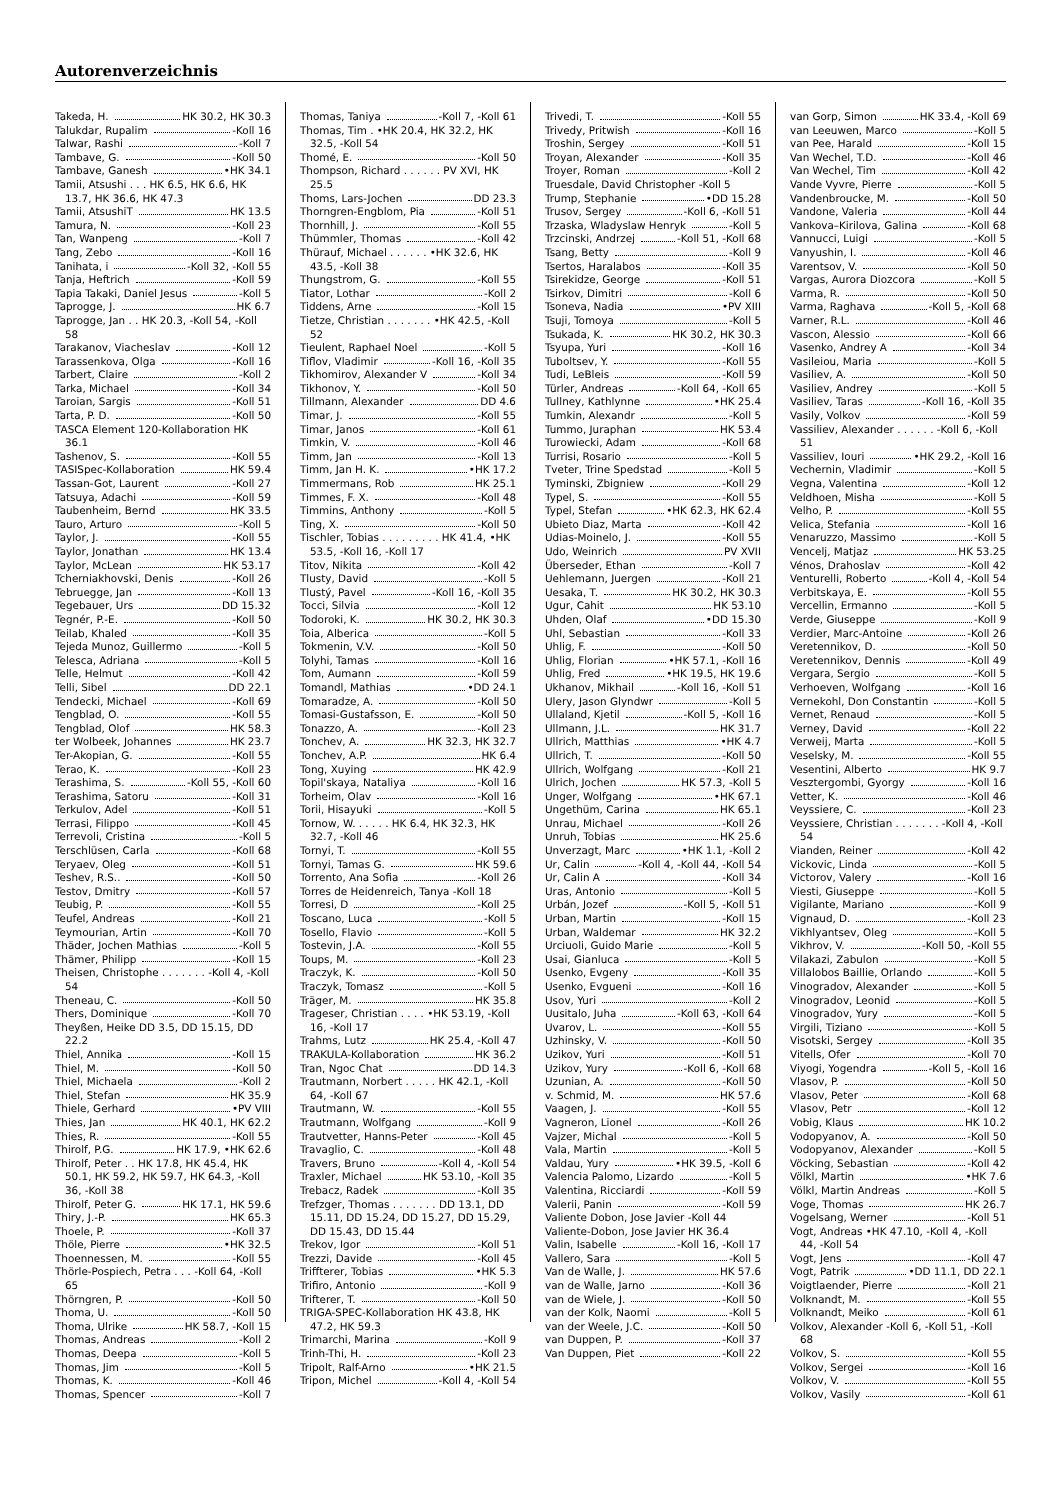Autorenverzeichnis
Takeda, H. HK 30.2, HK 30.3
Talukdar, Rupalim -Koll 16
Talwar, Rashi -Koll 7
Tambave, G. -Koll 50
Tambave, Ganesh •HK 34.1
Tamii, Atsushi . . . HK 6.5, HK 6.6, HK 13.7, HK 36.6, HK 47.3
Tamii, AtsushiT HK 13.5
Tamura, N. -Koll 23
Tan, Wanpeng -Koll 7
Tang, Zebo -Koll 16
Tanihata, i -Koll 32, -Koll 55
Tanja, Heftrich -Koll 59
Tapia Takaki, Daniel Jesus -Koll 5
Taprogge, J. HK 6.7
Taprogge, Jan . . HK 20.3, -Koll 54, -Koll 58
Tarakanov, Viacheslav -Koll 12
Tarassenkova, Olga -Koll 16
Tarbert, Claire -Koll 2
Tarka, Michael -Koll 34
Taroian, Sargis -Koll 51
Tarta, P. D. -Koll 50
TASCA Element 120-Kollaboration HK 36.1
Tashenov, S. -Koll 55
TASISpec-Kollaboration HK 59.4
Tassan-Got, Laurent -Koll 27
Tatsuya, Adachi -Koll 59
Taubenheim, Bernd HK 33.5
Tauro, Arturo -Koll 5
Taylor, J. -Koll 55
Taylor, Jonathan HK 13.4
Taylor, McLean HK 53.17
Tcherniakhovski, Denis -Koll 26
Tebruegge, Jan -Koll 13
Tegebauer, Urs DD 15.32
Tegnér, P.-E. -Koll 50
Teilab, Khaled -Koll 35
Tejeda Munoz, Guillermo -Koll 5
Telesca, Adriana -Koll 5
Telle, Helmut -Koll 42
Telli, Sibel DD 22.1
Tendecki, Michael -Koll 69
Tengblad, O. -Koll 55
Tengblad, Olof HK 58.3
ter Wolbeek, Johannes HK 23.7
Ter-Akopian, G. -Koll 55
Terao, K. -Koll 23
Terashima, S. -Koll 55, -Koll 60
Terashima, Satoru -Koll 31
Terkulov, Adel -Koll 51
Terrasi, Filippo -Koll 45
Terrevoli, Cristina -Koll 5
Terschlüsen, Carla -Koll 68
Teryaev, Oleg -Koll 51
Teshev, R.S.. -Koll 50
Testov, Dmitry -Koll 57
Teubig, P. -Koll 55
Teufel, Andreas -Koll 21
Teymourian, Artin -Koll 70
Thäder, Jochen Mathias -Koll 5
Thämer, Philipp -Koll 15
Theisen, Christophe . . . . . . . -Koll 4, -Koll 54
Theneau, C. -Koll 50
Thers, Dominique -Koll 70
Theyßen, Heike DD 3.5, DD 15.15, DD 22.2
Thiel, Annika -Koll 15
Thiel, M. -Koll 50
Thiel, Michaela -Koll 2
Thiel, Stefan HK 35.9
Thiele, Gerhard •PV VIII
Thies, Jan HK 40.1, HK 62.2
Thies, R. -Koll 55
Thirolf, P.G. HK 17.9, •HK 62.6
Thirolf, Peter . . HK 17.8, HK 45.4, HK 50.1, HK 59.2, HK 59.7, HK 64.3, -Koll 36, -Koll 38
Thirolf, Peter G. HK 17.1, HK 59.6
Thiry, J.-P. HK 65.3
Thoele, P. -Koll 37
Thöle, Pierre •HK 32.5
Thoennessen, M. -Koll 55
Thörle-Pospiech, Petra . . . -Koll 64, -Koll 65
Thörngren, P. -Koll 50
Thoma, U. -Koll 50
Thoma, Ulrike HK 58.7, -Koll 15
Thomas, Andreas -Koll 2
Thomas, Deepa -Koll 5
Thomas, Jim -Koll 5
Thomas, K. -Koll 46
Thomas, Spencer -Koll 7
Thomas, Taniya -Koll 7, -Koll 61
Thomas, Tim . •HK 20.4, HK 32.2, HK 32.5, -Koll 54
Thomé, E. -Koll 50
Thompson, Richard . . . . . . PV XVI, HK 25.5
Thoms, Lars-Jochen DD 23.3
Thorngren-Engblom, Pia -Koll 51
Thornhill, J. -Koll 55
Thümmler, Thomas -Koll 42
Thürauf, Michael . . . . . . •HK 32.6, HK 43.5, -Koll 38
Thungstrom, G. -Koll 55
Tiator, Lothar -Koll 2
Tiddens, Arne -Koll 15
Tietze, Christian . . . . . . . •HK 42.5, -Koll 52
Tieulent, Raphael Noel -Koll 5
Tiflov, Vladimir -Koll 16, -Koll 35
Tikhomirov, Alexander V -Koll 34
Tikhonov, Y. -Koll 50
Tillmann, Alexander DD 4.6
Timar, J. -Koll 55
Timar, Janos -Koll 61
Timkin, V. -Koll 46
Timm, Jan -Koll 13
Timm, Jan H. K. •HK 17.2
Timmermans, Rob HK 25.1
Timmes, F. X. -Koll 48
Timmins, Anthony -Koll 5
Ting, X. -Koll 50
Tischler, Tobias . . . . . . . . . HK 41.4, •HK 53.5, -Koll 16, -Koll 17
Titov, Nikita -Koll 42
Tlusty, David -Koll 5
Tlustý, Pavel -Koll 16, -Koll 35
Tocci, Silvia -Koll 12
Todoroki, K. HK 30.2, HK 30.3
Toia, Alberica -Koll 5
Tokmenin, V.V. -Koll 50
Tolyhi, Tamas -Koll 16
Tom, Aumann -Koll 59
Tomandl, Mathias •DD 24.1
Tomaradze, A. -Koll 50
Tomasi-Gustafsson, E. -Koll 50
Tonazzo, A. -Koll 23
Tonchev, A. HK 32.3, HK 32.7
Tonchev, A.P. HK 6.4
Tong, Xuying HK 42.9
Topil'skaya, Nataliya -Koll 16
Torheim, Olav -Koll 16
Torii, Hisayuki -Koll 5
Tornow, W. . . . . . HK 6.4, HK 32.3, HK 32.7, -Koll 46
Tornyi, T. -Koll 55
Tornyi, Tamas G. HK 59.6
Torrento, Ana Sofia -Koll 26
Torres de Heidenreich, Tanya -Koll 18
Torresi, D -Koll 25
Toscano, Luca -Koll 5
Tosello, Flavio -Koll 5
Tostevin, J.A. -Koll 55
Toups, M. -Koll 23
Traczyk, K. -Koll 50
Traczyk, Tomasz -Koll 5
Träger, M. HK 35.8
Trageser, Christian . . . . •HK 53.19, -Koll 16, -Koll 17
Trahms, Lutz HK 25.4, -Koll 47
TRAKULA-Kollaboration HK 36.2
Tran, Ngoc Chat DD 14.3
Trautmann, Norbert . . . . . HK 42.1, -Koll 64, -Koll 67
Trautmann, W. -Koll 55
Trautmann, Wolfgang -Koll 9
Trautvetter, Hanns-Peter -Koll 45
Travaglio, C. -Koll 48
Travers, Bruno -Koll 4, -Koll 54
Traxler, Michael HK 53.10, -Koll 35
Trebacz, Radek -Koll 35
Trefzger, Thomas . . . . . . . DD 13.1, DD 15.11, DD 15.24, DD 15.27, DD 15.29, DD 15.43, DD 15.44
Trekov, Igor -Koll 51
Trezzi, Davide -Koll 45
Triffterer, Tobias •HK 5.3
Trifiro, Antonio -Koll 9
Trifterer, T. -Koll 50
TRIGA-SPEC-Kollaboration HK 43.8, HK 47.2, HK 59.3
Trimarchi, Marina -Koll 9
Trinh-Thi, H. -Koll 23
Tripolt, Ralf-Arno •HK 21.5
Tripon, Michel -Koll 4, -Koll 54
Trivedi, T. -Koll 55
Trivedy, Pritwish -Koll 16
Troshin, Sergey -Koll 51
Troyan, Alexander -Koll 35
Troyer, Roman -Koll 2
Truesdale, David Christopher -Koll 5
Trump, Stephanie •DD 15.28
Trusov, Sergey -Koll 6, -Koll 51
Trzaska, Wladyslaw Henryk -Koll 5
Trzcinski, Andrzej -Koll 51, -Koll 68
Tsang, Betty -Koll 9
Tsertos, Haralabos -Koll 35
Tsirekidze, George -Koll 51
Tsirkov, Dimitri -Koll 6
Tsoneva, Nadia •PV XIII
Tsuji, Tomoya -Koll 5
Tsukada, K. HK 30.2, HK 30.3
Tsyupa, Yuri -Koll 16
Tuboltsev, Y. -Koll 55
Tudi, LeBleis -Koll 59
Türler, Andreas -Koll 64, -Koll 65
Tullney, Kathlynne •HK 25.4
Tumkin, Alexandr -Koll 5
Tummo, Juraphan HK 53.4
Turowiecki, Adam -Koll 68
Turrisi, Rosario -Koll 5
Tveter, Trine Spedstad -Koll 5
Tyminski, Zbigniew -Koll 29
Typel, S. -Koll 55
Typel, Stefan •HK 62.3, HK 62.4
Ubieto Diaz, Marta -Koll 42
Udias-Moinelo, J. -Koll 55
Udo, Weinrich PV XVII
Überseder, Ethan -Koll 7
Uehlemann, Juergen -Koll 21
Uesaka, T. HK 30.2, HK 30.3
Ugur, Cahit HK 53.10
Uhden, Olaf •DD 15.30
Uhl, Sebastian -Koll 33
Uhlig, F. -Koll 50
Uhlig, Florian •HK 57.1, -Koll 16
Uhlig, Fred •HK 19.5, HK 19.6
Ukhanov, Mikhail -Koll 16, -Koll 51
Ulery, Jason Glyndwr -Koll 5
Ullaland, Kjetil -Koll 5, -Koll 16
Ullmann, J.L. HK 31.7
Ullrich, Matthias •HK 4.7
Ullrich, T. -Koll 50
Ullrich, Wolfgang -Koll 21
Ulrich, Jochen HK 57.3, -Koll 5
Unger, Wolfgang •HK 67.1
Ungethüm, Carina HK 65.1
Unrau, Michael -Koll 26
Unruh, Tobias HK 25.6
Unverzagt, Marc •HK 1.1, -Koll 2
Ur, Calin -Koll 4, -Koll 44, -Koll 54
Ur, Calin A -Koll 34
Uras, Antonio -Koll 5
Urbán, Jozef -Koll 5, -Koll 51
Urban, Martin -Koll 15
Urban, Waldemar HK 32.2
Urciuoli, Guido Marie -Koll 5
Usai, Gianluca -Koll 5
Usenko, Evgeny -Koll 35
Usenko, Evgueni -Koll 16
Usov, Yuri -Koll 2
Uusitalo, Juha -Koll 63, -Koll 64
Uvarov, L. -Koll 55
Uzhinsky, V. -Koll 50
Uzikov, Yuri -Koll 51
Uzikov, Yury -Koll 6, -Koll 68
Uzunian, A. -Koll 50
v. Schmid, M. HK 57.6
Vaagen, J. -Koll 55
Vagneron, Lionel -Koll 26
Vajzer, Michal -Koll 5
Vala, Martin -Koll 5
Valdau, Yury •HK 39.5, -Koll 6
Valencia Palomo, Lizardo -Koll 5
Valentina, Ricciardi -Koll 59
Valerii, Panin -Koll 59
Valiente Dobon, Jose Javier -Koll 44
Valiente-Dobon, Jose Javier HK 36.4
Valin, Isabelle -Koll 16, -Koll 17
Vallero, Sara -Koll 5
Van de Walle, J. HK 57.6
van de Walle, Jarno -Koll 36
van de Wiele, J. -Koll 50
van der Kolk, Naomi -Koll 5
van der Weele, J.C. -Koll 50
van Duppen, P. -Koll 37
Van Duppen, Piet -Koll 22
van Gorp, Simon HK 33.4, -Koll 69
van Leeuwen, Marco -Koll 5
van Pee, Harald -Koll 15
Van Wechel, T.D. -Koll 46
Van Wechel, Tim -Koll 42
Vande Vyvre, Pierre -Koll 5
Vandenbroucke, M. -Koll 50
Vandone, Valeria -Koll 44
Vankova–Kirilova, Galina -Koll 68
Vannucci, Luigi -Koll 5
Vanyushin, I. -Koll 46
Varentsov, V. -Koll 50
Vargas, Aurora Diozcora -Koll 5
Varma, R. -Koll 50
Varma, Raghava -Koll 5, -Koll 68
Varner, R.L. -Koll 46
Vascon, Alessio -Koll 66
Vasenko, Andrey A -Koll 34
Vasileiou, Maria -Koll 5
Vasiliev, A. -Koll 50
Vasiliev, Andrey -Koll 5
Vasiliev, Taras -Koll 16, -Koll 35
Vasily, Volkov -Koll 59
Vassiliev, Alexander . . . . . . -Koll 6, -Koll 51
Vassiliev, Iouri •HK 29.2, -Koll 16
Vechernin, Vladimir -Koll 5
Vegna, Valentina -Koll 12
Veldhoen, Misha -Koll 5
Velho, P. -Koll 55
Velica, Stefania -Koll 16
Venaruzzo, Massimo -Koll 5
Vencelj, Matjaz HK 53.25
Vénos, Drahoslav -Koll 42
Venturelli, Roberto -Koll 4, -Koll 54
Verbitskaya, E. -Koll 55
Vercellin, Ermanno -Koll 5
Verde, Giuseppe -Koll 9
Verdier, Marc-Antoine -Koll 26
Veretennikov, D. -Koll 50
Veretennikov, Dennis -Koll 49
Vergara, Sergio -Koll 5
Verhoeven, Wolfgang -Koll 16
Vernekohl, Don Constantin -Koll 5
Vernet, Renaud -Koll 5
Verney, David -Koll 22
Verweij, Marta -Koll 5
Veselsky, M. -Koll 55
Vesentini, Alberto HK 9.7
Vesztergombi, Gyorgy -Koll 16
Vetter, K. -Koll 46
Veyssiere, C. -Koll 23
Veyssiere, Christian . . . . . . . -Koll 4, -Koll 54
Vianden, Reiner -Koll 42
Vickovic, Linda -Koll 5
Victorov, Valery -Koll 16
Viesti, Giuseppe -Koll 5
Vigilante, Mariano -Koll 9
Vignaud, D. -Koll 23
Vikhlyantsev, Oleg -Koll 5
Vikhrov, V. -Koll 50, -Koll 55
Vilakazi, Zabulon -Koll 5
Villalobos Baillie, Orlando -Koll 5
Vinogradov, Alexander -Koll 5
Vinogradov, Leonid -Koll 5
Vinogradov, Yury -Koll 5
Virgili, Tiziano -Koll 5
Visotski, Sergey -Koll 35
Vitells, Ofer -Koll 70
Viyogi, Yogendra -Koll 5, -Koll 16
Vlasov, P. -Koll 50
Vlasov, Peter -Koll 68
Vlasov, Petr -Koll 12
Vobig, Klaus HK 10.2
Vodopyanov, A. -Koll 50
Vodopyanov, Alexander -Koll 5
Vöcking, Sebastian -Koll 42
Völkl, Martin •HK 7.6
Völkl, Martin Andreas -Koll 5
Voge, Thomas HK 26.7
Vogelsang, Werner -Koll 51
Vogt, Andreas •HK 47.10, -Koll 4, -Koll 44, -Koll 54
Vogt, Jens -Koll 47
Vogt, Patrik •DD 11.1, DD 22.1
Voigtlaender, Pierre -Koll 21
Volknandt, M. -Koll 55
Volknandt, Meiko -Koll 61
Volkov, Alexander -Koll 6, -Koll 51, -Koll 68
Volkov, S. -Koll 55
Volkov, Sergei -Koll 16
Volkov, V. -Koll 55
Volkov, Vasily -Koll 61